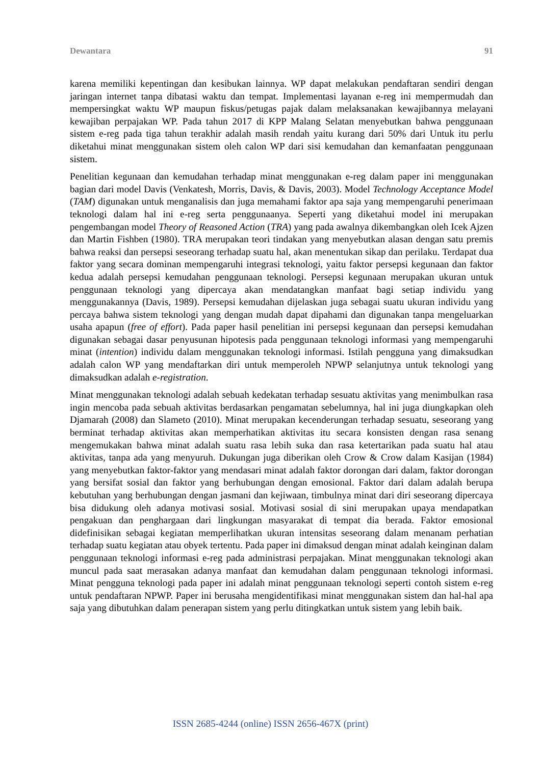Dewantara 91
karena memiliki kepentingan dan kesibukan lainnya. WP dapat melakukan pendaftaran sendiri dengan jaringan internet tanpa dibatasi waktu dan tempat. Implementasi layanan e-reg ini mempermudah dan mempersingkat waktu WP maupun fiskus/petugas pajak dalam melaksanakan kewajibannya melayani kewajiban perpajakan WP. Pada tahun 2017 di KPP Malang Selatan menyebutkan bahwa penggunaan sistem e-reg pada tiga tahun terakhir adalah masih rendah yaitu kurang dari 50% dari Untuk itu perlu diketahui minat menggunakan sistem oleh calon WP dari sisi kemudahan dan kemanfaatan penggunaan sistem.
Penelitian kegunaan dan kemudahan terhadap minat menggunakan e-reg dalam paper ini menggunakan bagian dari model Davis (Venkatesh, Morris, Davis, & Davis, 2003). Model Technology Acceptance Model (TAM) digunakan untuk menganalisis dan juga memahami faktor apa saja yang mempengaruhi penerimaan teknologi dalam hal ini e-reg serta penggunaanya. Seperti yang diketahui model ini merupakan pengembangan model Theory of Reasoned Action (TRA) yang pada awalnya dikembangkan oleh Icek Ajzen dan Martin Fishben (1980). TRA merupakan teori tindakan yang menyebutkan alasan dengan satu premis bahwa reaksi dan persepsi seseorang terhadap suatu hal, akan menentukan sikap dan perilaku. Terdapat dua faktor yang secara dominan mempengaruhi integrasi teknologi, yaitu faktor persepsi kegunaan dan faktor kedua adalah persepsi kemudahan penggunaan teknologi. Persepsi kegunaan merupakan ukuran untuk penggunaan teknologi yang dipercaya akan mendatangkan manfaat bagi setiap individu yang menggunakannya (Davis, 1989). Persepsi kemudahan dijelaskan juga sebagai suatu ukuran individu yang percaya bahwa sistem teknologi yang dengan mudah dapat dipahami dan digunakan tanpa mengeluarkan usaha apapun (free of effort). Pada paper hasil penelitian ini persepsi kegunaan dan persepsi kemudahan digunakan sebagai dasar penyusunan hipotesis pada penggunaan teknologi informasi yang mempengaruhi minat (intention) individu dalam menggunakan teknologi informasi. Istilah pengguna yang dimaksudkan adalah calon WP yang mendaftarkan diri untuk memperoleh NPWP selanjutnya untuk teknologi yang dimaksudkan adalah e-registration.
Minat menggunakan teknologi adalah sebuah kedekatan terhadap sesuatu aktivitas yang menimbulkan rasa ingin mencoba pada sebuah aktivitas berdasarkan pengamatan sebelumnya, hal ini juga diungkapkan oleh Djamarah (2008) dan Slameto (2010). Minat merupakan kecenderungan terhadap sesuatu, seseorang yang berminat terhadap aktivitas akan memperhatikan aktivitas itu secara konsisten dengan rasa senang mengemukakan bahwa minat adalah suatu rasa lebih suka dan rasa ketertarikan pada suatu hal atau aktivitas, tanpa ada yang menyuruh. Dukungan juga diberikan oleh Crow & Crow dalam Kasijan (1984) yang menyebutkan faktor-faktor yang mendasari minat adalah faktor dorongan dari dalam, faktor dorongan yang bersifat sosial dan faktor yang berhubungan dengan emosional. Faktor dari dalam adalah berupa kebutuhan yang berhubungan dengan jasmani dan kejiwaan, timbulnya minat dari diri seseorang dipercaya bisa didukung oleh adanya motivasi sosial. Motivasi sosial di sini merupakan upaya mendapatkan pengakuan dan penghargaan dari lingkungan masyarakat di tempat dia berada. Faktor emosional didefinisikan sebagai kegiatan memperlihatkan ukuran intensitas seseorang dalam menanam perhatian terhadap suatu kegiatan atau obyek tertentu. Pada paper ini dimaksud dengan minat adalah keinginan dalam penggunaan teknologi informasi e-reg pada administrasi perpajakan. Minat menggunakan teknologi akan muncul pada saat merasakan adanya manfaat dan kemudahan dalam penggunaan teknologi informasi. Minat pengguna teknologi pada paper ini adalah minat penggunaan teknologi seperti contoh sistem e-reg untuk pendaftaran NPWP. Paper ini berusaha mengidentifikasi minat menggunakan sistem dan hal-hal apa saja yang dibutuhkan dalam penerapan sistem yang perlu ditingkatkan untuk sistem yang lebih baik.
ISSN 2685-4244 (online) ISSN 2656-467X (print)